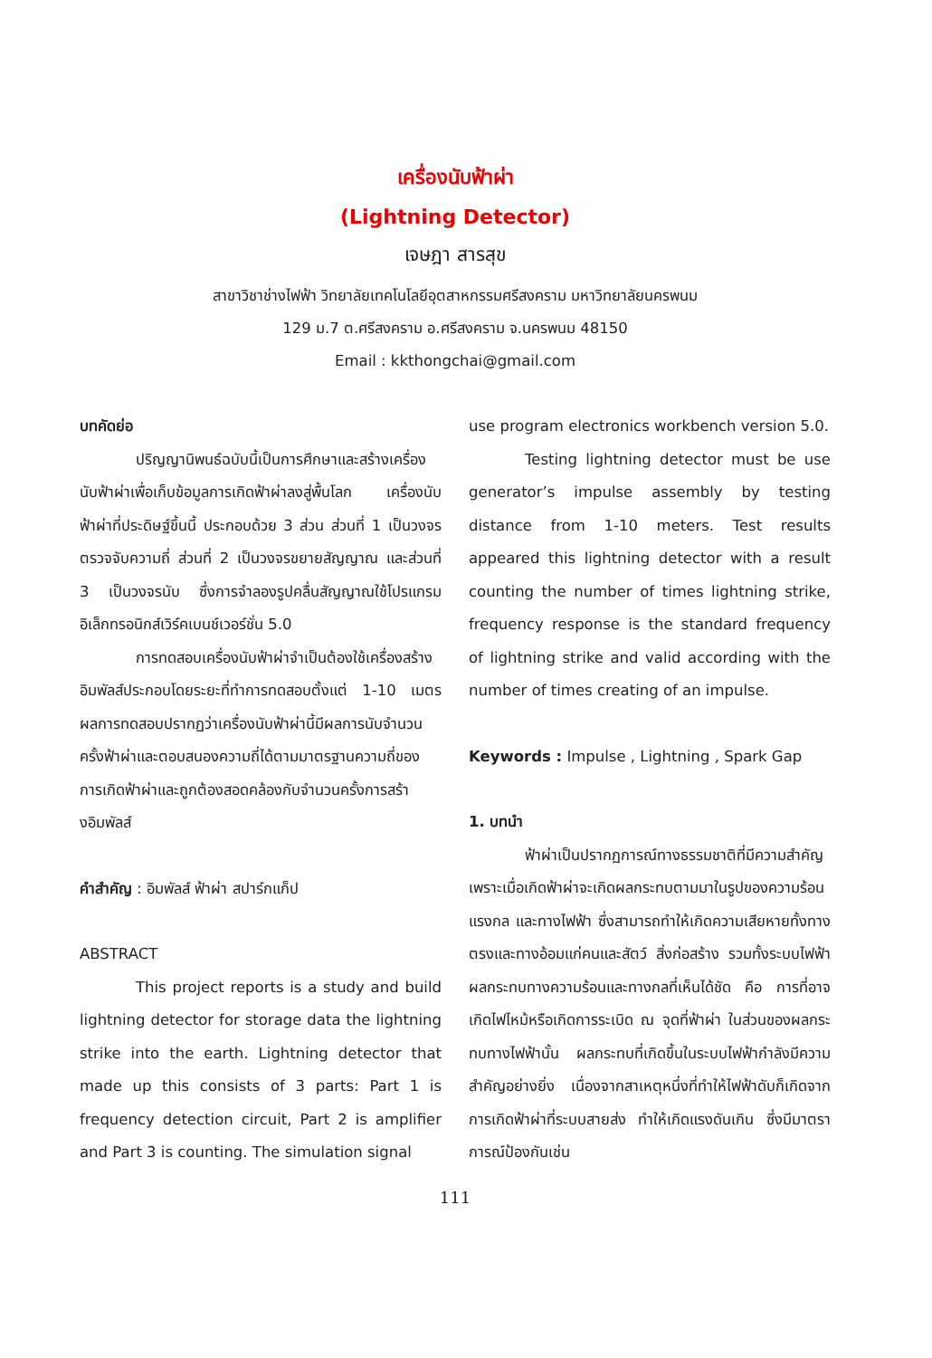เครื่องนับฟ้าผ่า
(Lightning Detector)
เจษฎา สารสุข
สาขาวิชาช่างไฟฟ้า วิทยาลัยเทคโนโลยีอุตสาหกรรมศรีสงคราม มหาวิทยาลัยนครพนม
129 ม.7 ต.ศรีสงคราม อ.ศรีสงคราม จ.นครพนม 48150
Email : kkthongchai@gmail.com
บทคัดย่อ
ปริญญานิพนธ์ฉบับนี้เป็นการศึกษาและสร้างเครื่องนับฟ้าผ่าเพื่อเก็บข้อมูลการเกิดฟ้าผ่าลงสู่พื้นโลก เครื่องนับฟ้าผ่าที่ประดิษฐ์ขึ้นนี้ ประกอบด้วย 3 ส่วน ส่วนที่ 1 เป็นวงจรตรวจจับความถี่ ส่วนที่ 2 เป็นวงจรขยายสัญญาณ และส่วนที่ 3 เป็นวงจรนับ ซึ่งการจำลองรูปคลื่นสัญญาณใช้โปรแกรมอิเล็กทรอนิกส์เวิร์คเบนช์เวอร์ชั่น 5.0
การทดสอบเครื่องนับฟ้าผ่าจำเป็นต้องใช้เครื่องสร้างอิมพัลส์ประกอบโดยระยะที่ทำการทดสอบตั้งแต่ 1-10 เมตร ผลการทดสอบปรากฏว่าเครื่องนับฟ้าผ่านี้มีผลการนับจำนวนครั้งฟ้าผ่าและตอบสนองความถี่ได้ตามมาตรฐานความถี่ของการเกิดฟ้าผ่าและถูกต้องสอดคล้องกับจำนวนครั้งการสร้างอิมพัลส์
คำสำคัญ : อิมพัลส์ ฟ้าผ่า สปาร์กแก็ป
ABSTRACT
This project reports is a study and build lightning detector for storage data the lightning strike into the earth. Lightning detector that made up this consists of 3 parts: Part 1 is frequency detection circuit, Part 2 is amplifier and Part 3 is counting. The simulation signal
use program electronics workbench version 5.0.
Testing lightning detector must be use generator’s impulse assembly by testing distance from 1-10 meters. Test results appeared this lightning detector with a result counting the number of times lightning strike, frequency response is the standard frequency of lightning strike and valid according with the number of times creating of an impulse.
Keywords : Impulse , Lightning , Spark Gap
1. บทนำ
ฟ้าผ่าเป็นปรากฏการณ์ทางธรรมชาติที่มีความสำคัญ เพราะเมื่อเกิดฟ้าผ่าจะเกิดผลกระทบตามมาในรูปของความร้อน แรงกล และทางไฟฟ้า ซึ่งสามารถทำให้เกิดความเสียหายทั้งทางตรงและทางอ้อมแก่คนและสัตว์ สิ่งก่อสร้าง รวมทั้งระบบไฟฟ้า ผลกระทบทางความร้อนและทางกลที่เห็นได้ชัด คือ การที่อาจเกิดไฟไหม้หรือเกิดการระเบิด ณ จุดที่ฟ้าผ่า ในส่วนของผลกระทบทางไฟฟ้านั้น ผลกระทบที่เกิดขึ้นในระบบไฟฟ้ากำลังมีความสำคัญอย่างยิ่ง เนื่องจากสาเหตุหนึ่งที่ทำให้ไฟฟ้าดับก็เกิดจากการเกิดฟ้าผ่าที่ระบบสายส่ง ทำให้เกิดแรงดันเกิน ซึ่งมีมาตราการณ์ป้องกันเช่น
111